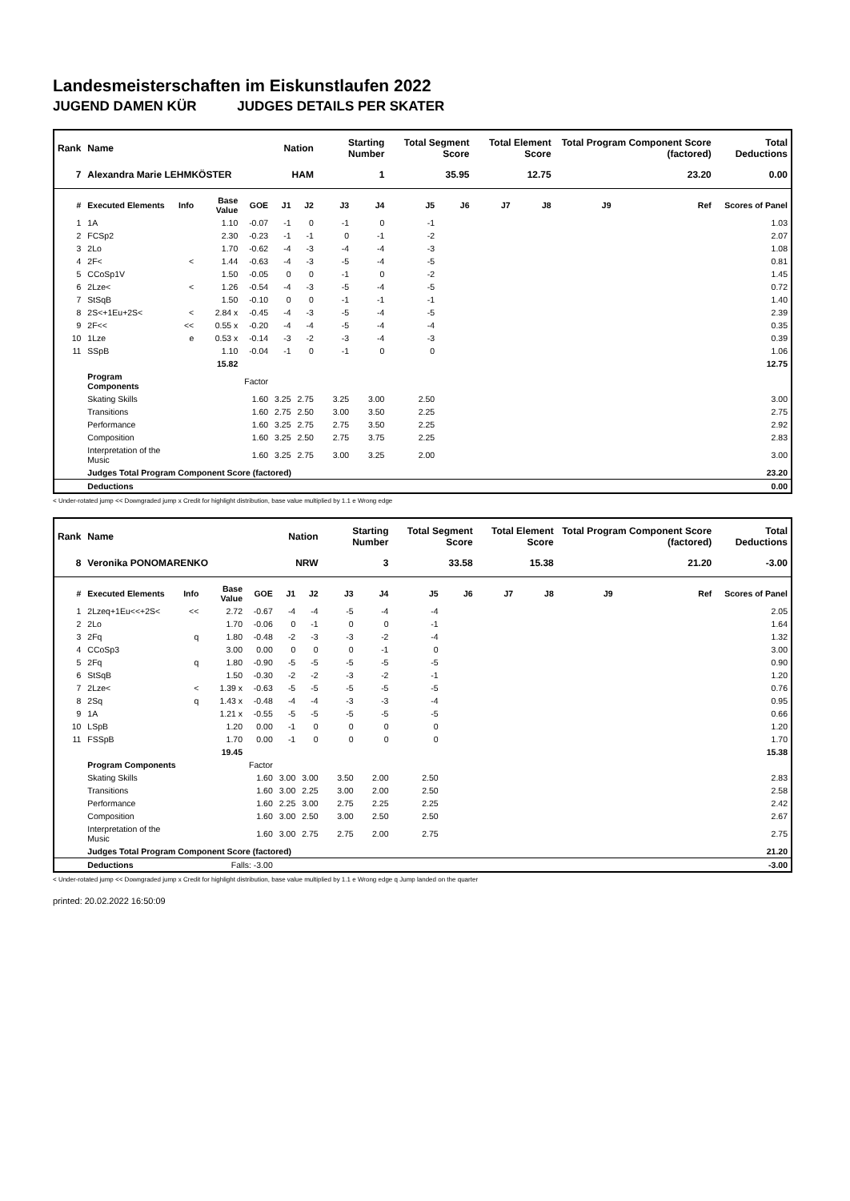Landesmeisterschaften im Eiskunstlaufen 2022
JUGEND DAMEN KÜR JUDGES DETAILS PER SKATER
| Rank | Name | | | | Nation | | Starting Number | | Total Segment Score | | Total Element Score | | Total Program Component Score (factored) | | | Total Deductions |
| --- | --- | --- | --- | --- | --- | --- | --- | --- | --- | --- | --- | --- | --- | --- | --- | --- |
| 7 | Alexandra Marie LEHMKÖSTER | | | | HAM | | 1 | | 35.95 | | 12.75 | | 23.20 | | | 0.00 |
| # | Executed Elements | Info | Base Value | GOE | J1 | J2 | J3 | J4 | J5 | J6 | J7 | J8 | J9 | | Ref | Scores of Panel |
| 1 | 1A | | 1.10 | -0.07 | -1 | 0 | -1 | 0 | -1 | | | | | | | 1.03 |
| 2 | FCSp2 | | 2.30 | -0.23 | -1 | -1 | 0 | -1 | -2 | | | | | | | 2.07 |
| 3 | 2Lo | | 1.70 | -0.62 | -4 | -3 | -4 | -4 | -3 | | | | | | | 1.08 |
| 4 | 2F< | < | 1.44 | -0.63 | -4 | -3 | -5 | -4 | -5 | | | | | | | 0.81 |
| 5 | CCoSp1V | | 1.50 | -0.05 | 0 | 0 | -1 | 0 | -2 | | | | | | | 1.45 |
| 6 | 2Lze< | < | 1.26 | -0.54 | -4 | -3 | -5 | -4 | -5 | | | | | | | 0.72 |
| 7 | StSqB | | 1.50 | -0.10 | 0 | 0 | -1 | -1 | -1 | | | | | | | 1.40 |
| 8 | 2S<+1Eu+2S< | < | 2.84 x | -0.45 | -4 | -3 | -5 | -4 | -5 | | | | | | | 2.39 |
| 9 | 2F<< | << | 0.55 x | -0.20 | -4 | -4 | -5 | -4 | -4 | | | | | | | 0.35 |
| 10 | 1Lze | e | 0.53 x | -0.14 | -3 | -2 | -3 | -4 | -3 | | | | | | | 0.39 |
| 11 | SSpB | | 1.10 | -0.04 | -1 | 0 | -1 | 0 | 0 | | | | | | | 1.06 |
| | | | 15.82 | | | | | | | | | | | | | 12.75 |
| | Program Components | | | Factor | | | | | | | | | | | | |
| | Skating Skills | | | 1.60 | 3.25 | 2.75 | 3.25 | 3.00 | 2.50 | | | | | | | 3.00 |
| | Transitions | | | 1.60 | 2.75 | 2.50 | 3.00 | 3.50 | 2.25 | | | | | | | 2.75 |
| | Performance | | | 1.60 | 3.25 | 2.75 | 2.75 | 3.50 | 2.25 | | | | | | | 2.92 |
| | Composition | | | 1.60 | 3.25 | 2.50 | 2.75 | 3.75 | 2.25 | | | | | | | 2.83 |
| | Interpretation of the Music | | | 1.60 | 3.25 | 2.75 | 3.00 | 3.25 | 2.00 | | | | | | | 3.00 |
| | Judges Total Program Component Score (factored) | | | | | | | | | | | | | | | 23.20 |
| | Deductions | | | | | | | | | | | | | | | 0.00 |
< Under-rotated jump << Downgraded jump x Credit for highlight distribution, base value multiplied by 1.1 e Wrong edge
| Rank | Name | | | | Nation | | Starting Number | | Total Segment Score | | Total Element Score | | Total Program Component Score (factored) | | | Total Deductions |
| --- | --- | --- | --- | --- | --- | --- | --- | --- | --- | --- | --- | --- | --- | --- | --- | --- |
| 8 | Veronika PONOMARENKO | | | | NRW | | 3 | | 33.58 | | 15.38 | | 21.20 | | | -3.00 |
| # | Executed Elements | Info | Base Value | GOE | J1 | J2 | J3 | J4 | J5 | J6 | J7 | J8 | J9 | | Ref | Scores of Panel |
| 1 | 2Lzeq+1Eu<<+2S< | << | 2.72 | -0.67 | -4 | -4 | -5 | -4 | -4 | | | | | | | 2.05 |
| 2 | 2Lo | | 1.70 | -0.06 | 0 | -1 | 0 | 0 | -1 | | | | | | | 1.64 |
| 3 | 2Fq | q | 1.80 | -0.48 | -2 | -3 | -3 | -2 | -4 | | | | | | | 1.32 |
| 4 | CCoSp3 | | 3.00 | 0.00 | 0 | 0 | 0 | -1 | 0 | | | | | | | 3.00 |
| 5 | 2Fq | q | 1.80 | -0.90 | -5 | -5 | -5 | -5 | -5 | | | | | | | 0.90 |
| 6 | StSqB | | 1.50 | -0.30 | -2 | -2 | -3 | -2 | -1 | | | | | | | 1.20 |
| 7 | 2Lze< | < | 1.39 x | -0.63 | -5 | -5 | -5 | -5 | -5 | | | | | | | 0.76 |
| 8 | 2Sq | q | 1.43 x | -0.48 | -4 | -4 | -3 | -3 | -4 | | | | | | | 0.95 |
| 9 | 1A | | 1.21 x | -0.55 | -5 | -5 | -5 | -5 | -5 | | | | | | | 0.66 |
| 10 | LSpB | | 1.20 | 0.00 | -1 | 0 | 0 | 0 | 0 | | | | | | | 1.20 |
| 11 | FSSpB | | 1.70 | 0.00 | -1 | 0 | 0 | 0 | 0 | | | | | | | 1.70 |
| | | | 19.45 | | | | | | | | | | | | | 15.38 |
| | Program Components | | | Factor | | | | | | | | | | | | |
| | Skating Skills | | | 1.60 | 3.00 | 3.00 | 3.50 | 2.00 | 2.50 | | | | | | | 2.83 |
| | Transitions | | | 1.60 | 3.00 | 2.25 | 3.00 | 2.00 | 2.50 | | | | | | | 2.58 |
| | Performance | | | 1.60 | 2.25 | 3.00 | 2.75 | 2.25 | 2.25 | | | | | | | 2.42 |
| | Composition | | | 1.60 | 3.00 | 2.50 | 3.00 | 2.50 | 2.50 | | | | | | | 2.67 |
| | Interpretation of the Music | | | 1.60 | 3.00 | 2.75 | 2.75 | 2.00 | 2.75 | | | | | | | 2.75 |
| | Judges Total Program Component Score (factored) | | | | | | | | | | | | | | | 21.20 |
| | Deductions | | Falls: -3.00 | | | | | | | | | | | | | -3.00 |
< Under-rotated jump << Downgraded jump x Credit for highlight distribution, base value multiplied by 1.1 e Wrong edge q Jump landed on the quarter
printed: 20.02.2022 16:50:09